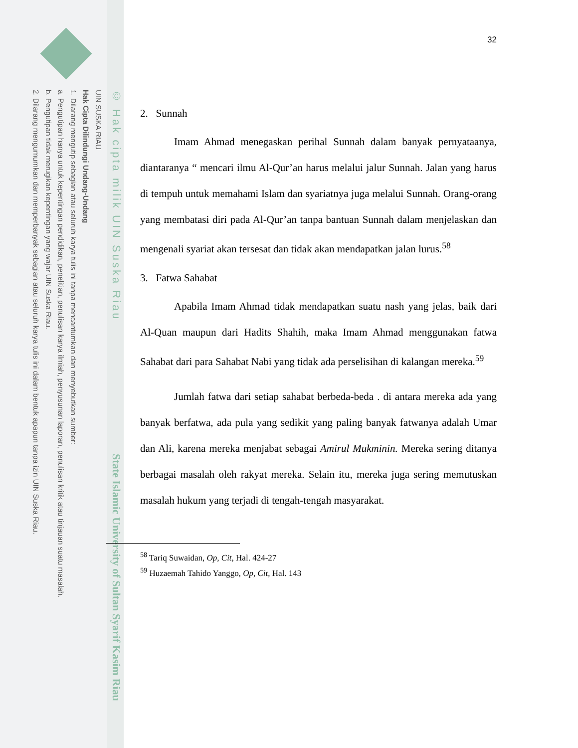UIN SUSKA RIAU
Hak Cipta Dilindungi Undang-Undang
1. Dilarang mengutip sebagian atau seluruh karya tulis ini tanpa mencantumkan dan menyebutkan sumber:
a. Pengutipan hanya untuk kepentingan pendidikan, penelitian, penulisan karya ilmiah, penyusunan laporan, penulisan kritik atau tinjauan suatu masalah.
b. Pengutipan tidak merugikan kepentingan yang wajar UIN Suska Riau.
2. Dilarang mengumumkan dan memperbanyak sebagian atau seluruh karya tulis ini dalam bentuk apapun tanpa izin UIN Suska Riau.
© Hak cipta milik UIN Suska Riau
State Islamic University of Sultan Syarif Kasim Riau
32
2. Sunnah
Imam Ahmad menegaskan perihal Sunnah dalam banyak pernyataanya, diantaranya “ mencari ilmu Al-Qur’an harus melalui jalur Sunnah. Jalan yang harus di tempuh untuk memahami Islam dan syariatnya juga melalui Sunnah. Orang-orang yang membatasi diri pada Al-Qur’an tanpa bantuan Sunnah dalam menjelaskan dan mengenali syariat akan tersesat dan tidak akan mendapatkan jalan lurus.<sup>58</sup>
3. Fatwa Sahabat
Apabila Imam Ahmad tidak mendapatkan suatu nash yang jelas, baik dari Al-Quan maupun dari Hadits Shahih, maka Imam Ahmad menggunakan fatwa Sahabat dari para Sahabat Nabi yang tidak ada perselisihan di kalangan mereka.<sup>59</sup>
Jumlah fatwa dari setiap sahabat berbeda-beda . di antara mereka ada yang banyak berfatwa, ada pula yang sedikit yang paling banyak fatwanya adalah Umar dan Ali, karena mereka menjabat sebagai Amirul Mukminin. Mereka sering ditanya berbagai masalah oleh rakyat mereka. Selain itu, mereka juga sering memutuskan masalah hukum yang terjadi di tengah-tengah masyarakat.
<sup>58</sup> Tariq Suwaidan, Op, Cit, Hal. 424-27
<sup>59</sup> Huzaemah Tahido Yanggo, Op, Cit, Hal. 143